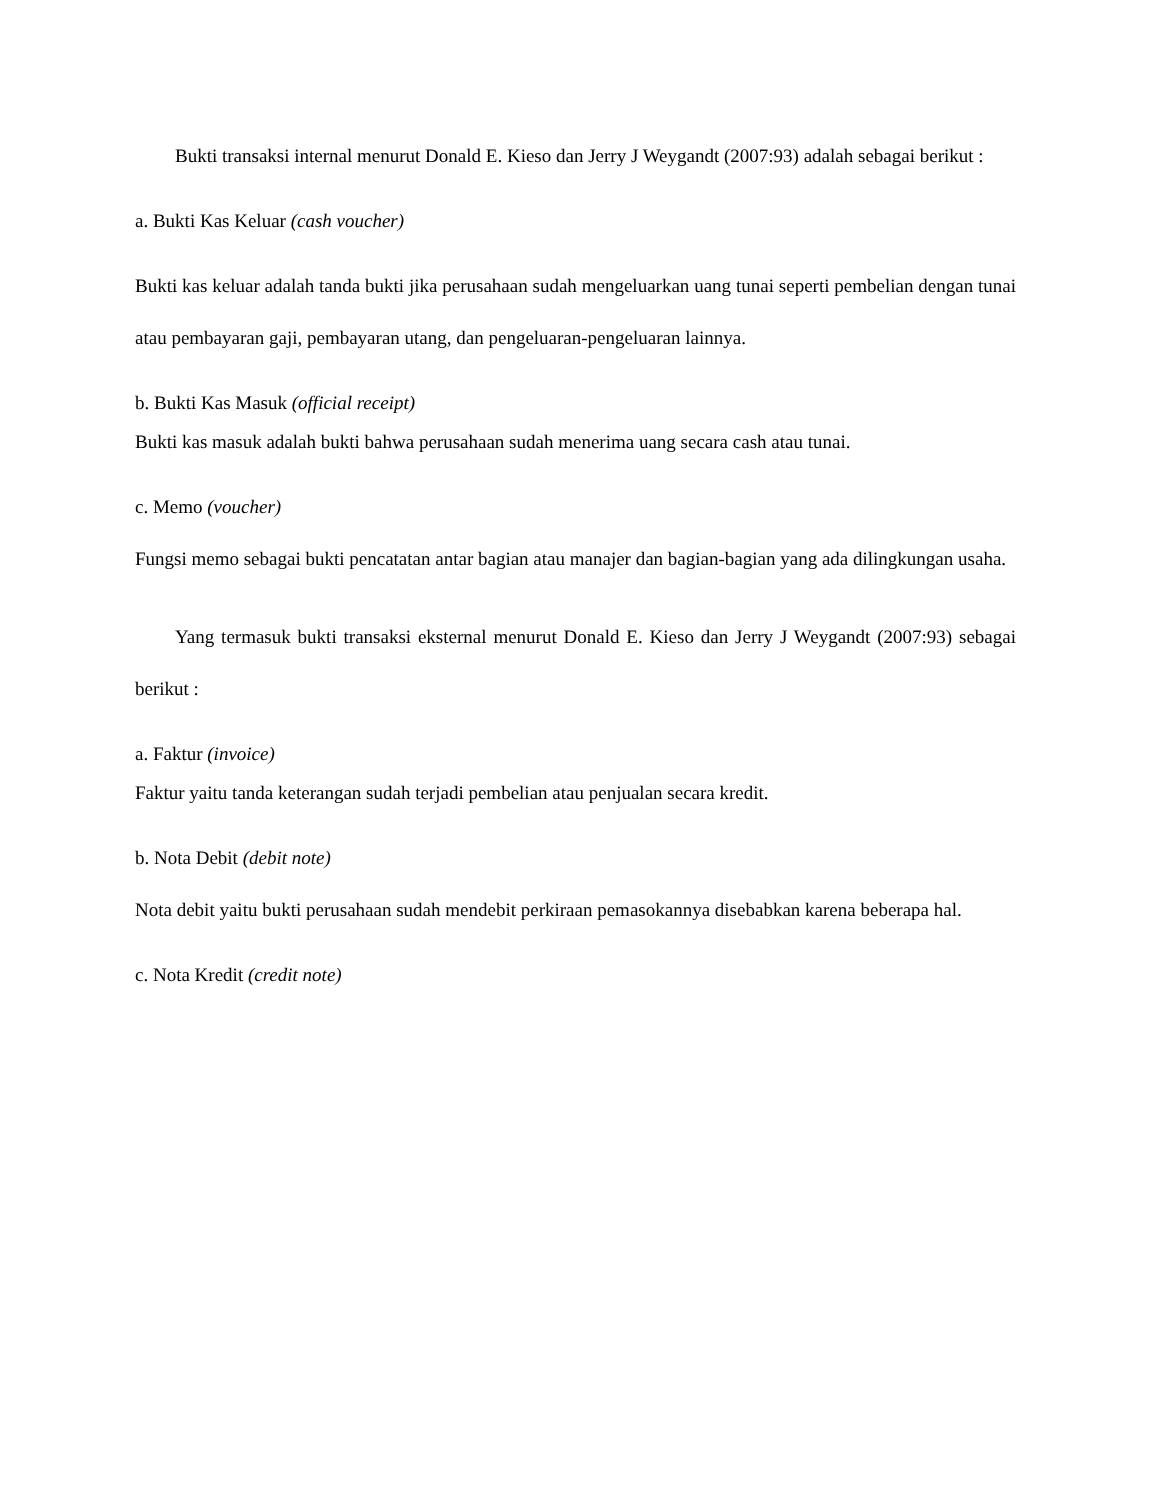Bukti transaksi internal menurut Donald E. Kieso dan Jerry J Weygandt (2007:93) adalah sebagai berikut :
a. Bukti Kas Keluar (cash voucher)
Bukti kas keluar adalah tanda bukti jika perusahaan sudah mengeluarkan uang tunai seperti pembelian dengan tunai atau pembayaran gaji, pembayaran utang, dan pengeluaran-pengeluaran lainnya.
b. Bukti Kas Masuk (official receipt)
Bukti kas masuk adalah bukti bahwa perusahaan sudah menerima uang secara cash atau tunai.
c. Memo (voucher)
Fungsi memo sebagai bukti pencatatan antar bagian atau manajer dan bagian-bagian yang ada dilingkungan usaha.
Yang termasuk bukti transaksi eksternal menurut Donald E. Kieso dan Jerry J Weygandt (2007:93) sebagai berikut :
a. Faktur (invoice)
Faktur yaitu tanda keterangan sudah terjadi pembelian atau penjualan secara kredit.
b. Nota Debit (debit note)
Nota debit yaitu bukti perusahaan sudah mendebit perkiraan pemasokannya disebabkan karena beberapa hal.
c. Nota Kredit (credit note)